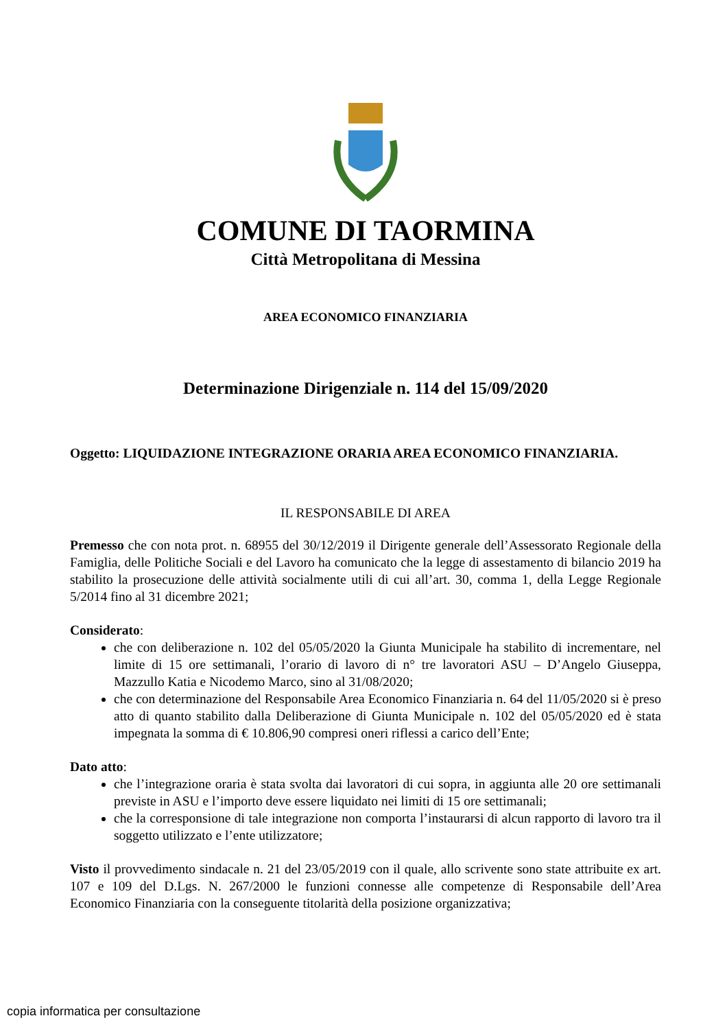COMUNE DI TAORMINA
Città Metropolitana di Messina
AREA ECONOMICO FINANZIARIA
Determinazione Dirigenziale n. 114 del 15/09/2020
Oggetto: LIQUIDAZIONE INTEGRAZIONE ORARIA AREA ECONOMICO FINANZIARIA.
IL RESPONSABILE DI AREA
Premesso che con nota prot. n. 68955 del 30/12/2019 il Dirigente generale dell’Assessorato Regionale della Famiglia, delle Politiche Sociali e del Lavoro ha comunicato che la legge di assestamento di bilancio 2019 ha stabilito la prosecuzione delle attività socialmente utili di cui all’art. 30, comma 1, della Legge Regionale 5/2014 fino al 31 dicembre 2021;
Considerato:
che con deliberazione n. 102 del 05/05/2020 la Giunta Municipale ha stabilito di incrementare, nel limite di 15 ore settimanali, l’orario di lavoro di n° tre lavoratori ASU – D’Angelo Giuseppa, Mazzullo Katia e Nicodemo Marco, sino al 31/08/2020;
che con determinazione del Responsabile Area Economico Finanziaria n. 64 del 11/05/2020 si è preso atto di quanto stabilito dalla Deliberazione di Giunta Municipale n. 102 del 05/05/2020 ed è stata impegnata la somma di € 10.806,90 compresi oneri riflessi a carico dell’Ente;
Dato atto:
che l’integrazione oraria è stata svolta dai lavoratori di cui sopra, in aggiunta alle 20 ore settimanali previste in ASU e l’importo deve essere liquidato nei limiti di 15 ore settimanali;
che la corresponsione di tale integrazione non comporta l’instaurarsi di alcun rapporto di lavoro tra il soggetto utilizzato e l’ente utilizzatore;
Visto il provvedimento sindacale n. 21 del 23/05/2019 con il quale, allo scrivente sono state attribuite ex art. 107 e 109 del D.Lgs. N. 267/2000 le funzioni connesse alle competenze di Responsabile dell’Area Economico Finanziaria con la conseguente titolarità della posizione organizzativa;
copia informatica per consultazione